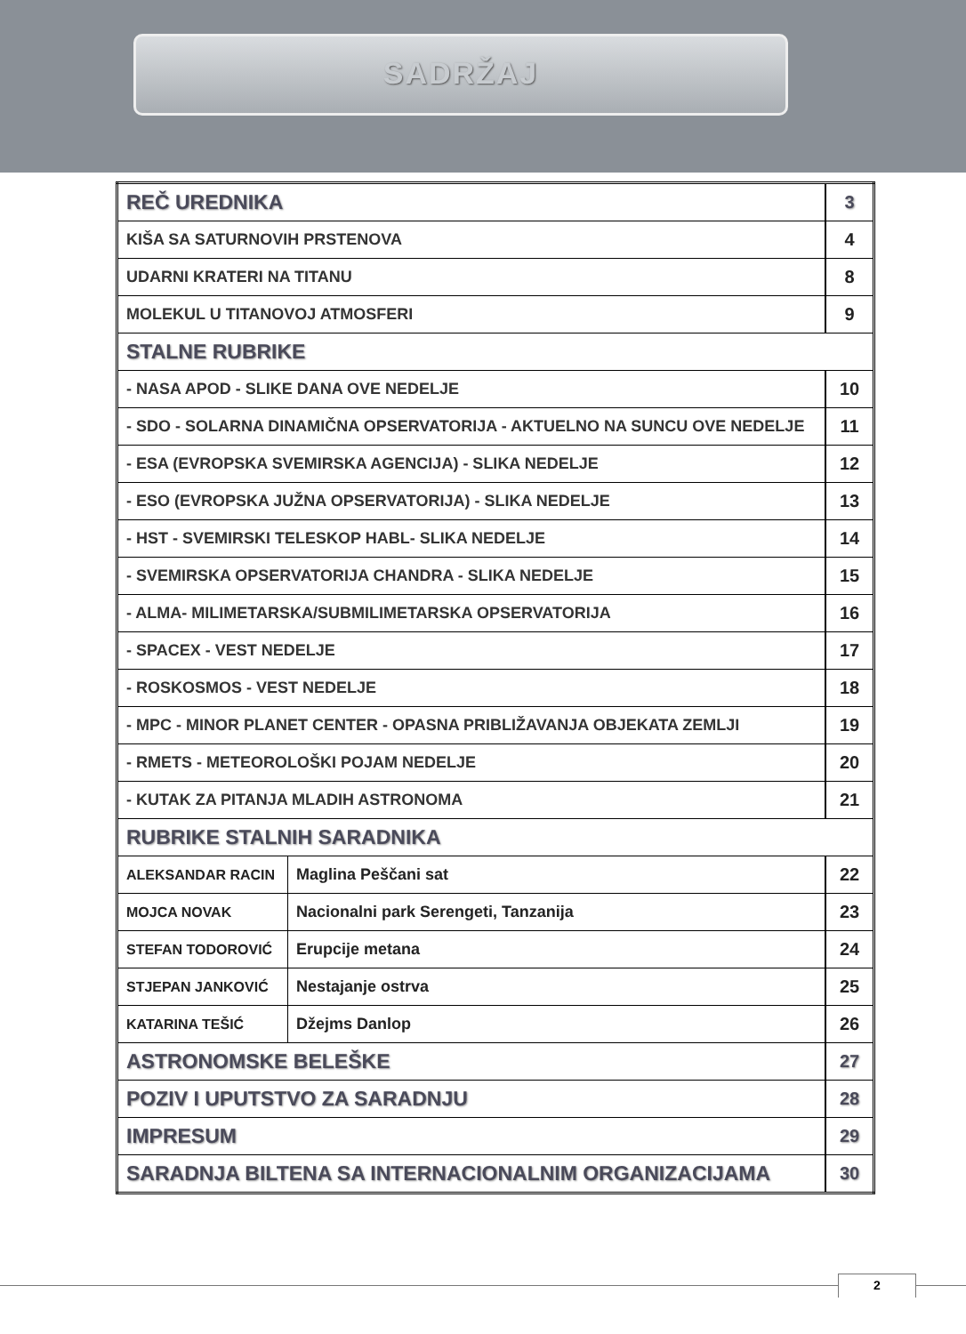SADRŽAJ
| REČ UREDNIKA | | 3 |
| KIŠA SA SATURNOVIH PRSTENOVA | | 4 |
| UDARNI KRATERI NA TITANU | | 8 |
| MOLEKUL U TITANOVOJ ATMOSFERI | | 9 |
| STALNE RUBRIKE | | |
| - NASA APOD - SLIKE DANA OVE NEDELJE | | 10 |
| - SDO - SOLARNA DINAMIČNA OPSERVATORIJA - AKTUELNO NA SUNCU OVE NEDELJE | | 11 |
| - ESA (EVROPSKA SVEMIRSKA AGENCIJA) - SLIKA NEDELJE | | 12 |
| - ESO (EVROPSKA JUŽNA OPSERVATORIJA) - SLIKA NEDELJE | | 13 |
| - HST - SVEMIRSKI TELESKOP HABL- SLIKA NEDELJE | | 14 |
| - SVEMIRSKA OPSERVATORIJA CHANDRA - SLIKA NEDELJE | | 15 |
| - ALMA- MILIMETARSKA/SUBMILIMETARSKA OPSERVATORIJA | | 16 |
| - SPACEX - VEST NEDELJE | | 17 |
| - ROSKOSMOS - VEST NEDELJE | | 18 |
| - MPC - MINOR PLANET CENTER - OPASNA PRIBLIŽAVANJA OBJEKATA ZEMLJI | | 19 |
| - RMETS - METEOROLOŠKI POJAM NEDELJE | | 20 |
| - KUTAK ZA PITANJA MLADIH ASTRONOMA | | 21 |
| RUBRIKE STALNIH SARADNIKA | | |
| ALEKSANDAR RACIN | Maglina Peščani sat | 22 |
| MOJCA NOVAK | Nacionalni park Serengeti, Tanzanija | 23 |
| STEFAN TODOROVIĆ | Erupcije metana | 24 |
| STJEPAN JANKOVIĆ | Nestajanje ostrva | 25 |
| KATARINA TEŠIĆ | Džejms Danlop | 26 |
| ASTRONOMSKE BELEŠKE | | 27 |
| POZIV I UPUTSTVO ZA SARADNJU | | 28 |
| IMPRESUM | | 29 |
| SARADNJA BILTENA SA INTERNACIONALNIM ORGANIZACIJAMA | | 30 |
2